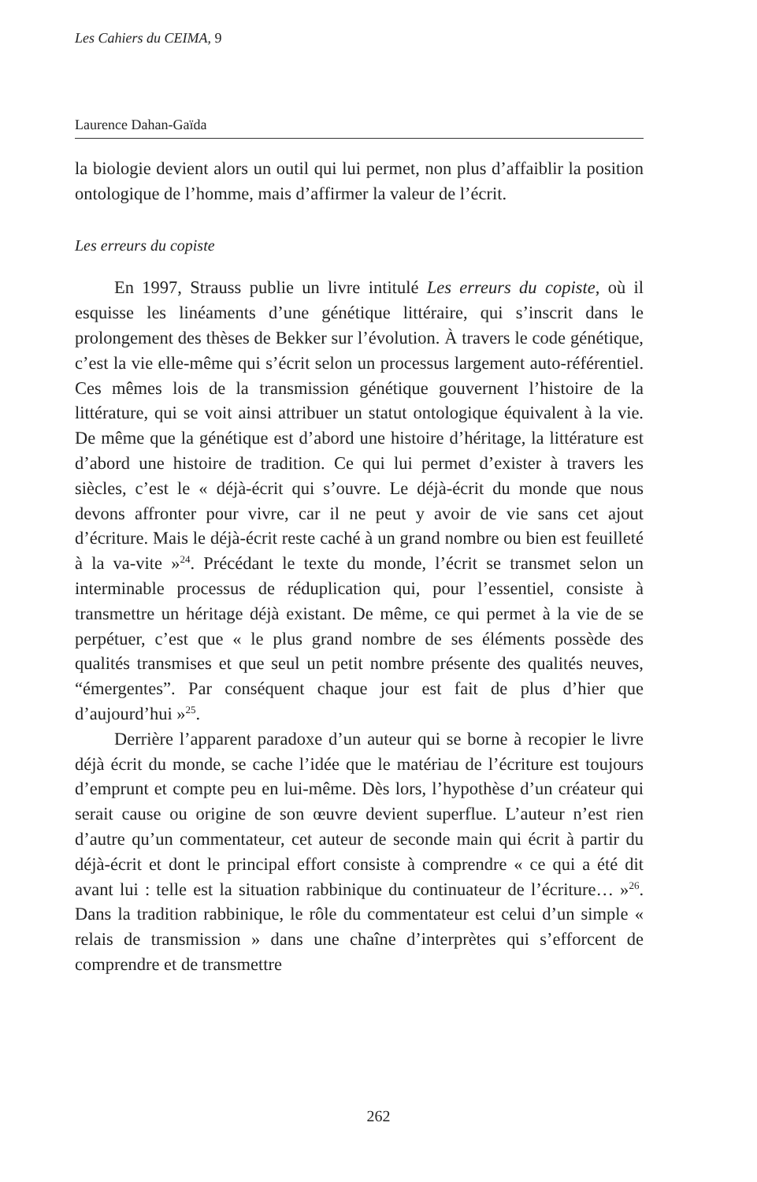Les Cahiers du CEIMA, 9
Laurence Dahan-Gaïda
la biologie devient alors un outil qui lui permet, non plus d’affaiblir la position ontologique de l’homme, mais d’affirmer la valeur de l’écrit.
Les erreurs du copiste
En 1997, Strauss publie un livre intitulé Les erreurs du copiste, où il esquisse les linéaments d’une génétique littéraire, qui s’inscrit dans le prolongement des thèses de Bekker sur l’évolution. À travers le code génétique, c’est la vie elle-même qui s’écrit selon un processus largement auto-référentiel. Ces mêmes lois de la transmission génétique gouvernent l’histoire de la littérature, qui se voit ainsi attribuer un statut ontologique équivalent à la vie. De même que la génétique est d’abord une histoire d’héritage, la littérature est d’abord une histoire de tradition. Ce qui lui permet d’exister à travers les siècles, c’est le « déjà-écrit qui s’ouvre. Le déjà-écrit du monde que nous devons affronter pour vivre, car il ne peut y avoir de vie sans cet ajout d’écriture. Mais le déjà-écrit reste caché à un grand nombre ou bien est feuilleté à la va-vite »<sup>24</sup>. Précédant le texte du monde, l’écrit se transmet selon un interminable processus de réduplication qui, pour l’essentiel, consiste à transmettre un héritage déjà existant. De même, ce qui permet à la vie de se perpétuer, c’est que « le plus grand nombre de ses éléments possède des qualités transmises et que seul un petit nombre présente des qualités neuves, “émergentes”. Par conséquent chaque jour est fait de plus d’hier que d’aujourd’hui »<sup>25</sup>.
Derrière l’apparent paradoxe d’un auteur qui se borne à recopier le livre déjà écrit du monde, se cache l’idée que le matériau de l’écriture est toujours d’emprunt et compte peu en lui-même. Dès lors, l’hypothèse d’un créateur qui serait cause ou origine de son œuvre devient superflue. L’auteur n’est rien d’autre qu’un commentateur, cet auteur de seconde main qui écrit à partir du déjà-écrit et dont le principal effort consiste à comprendre « ce qui a été dit avant lui : telle est la situation rabbinique du continuateur de l’écriture… »<sup>26</sup>. Dans la tradition rabbinique, le rôle du commentateur est celui d’un simple « relais de transmission » dans une chaîne d’interprètes qui s’efforcent de comprendre et de transmettre
262